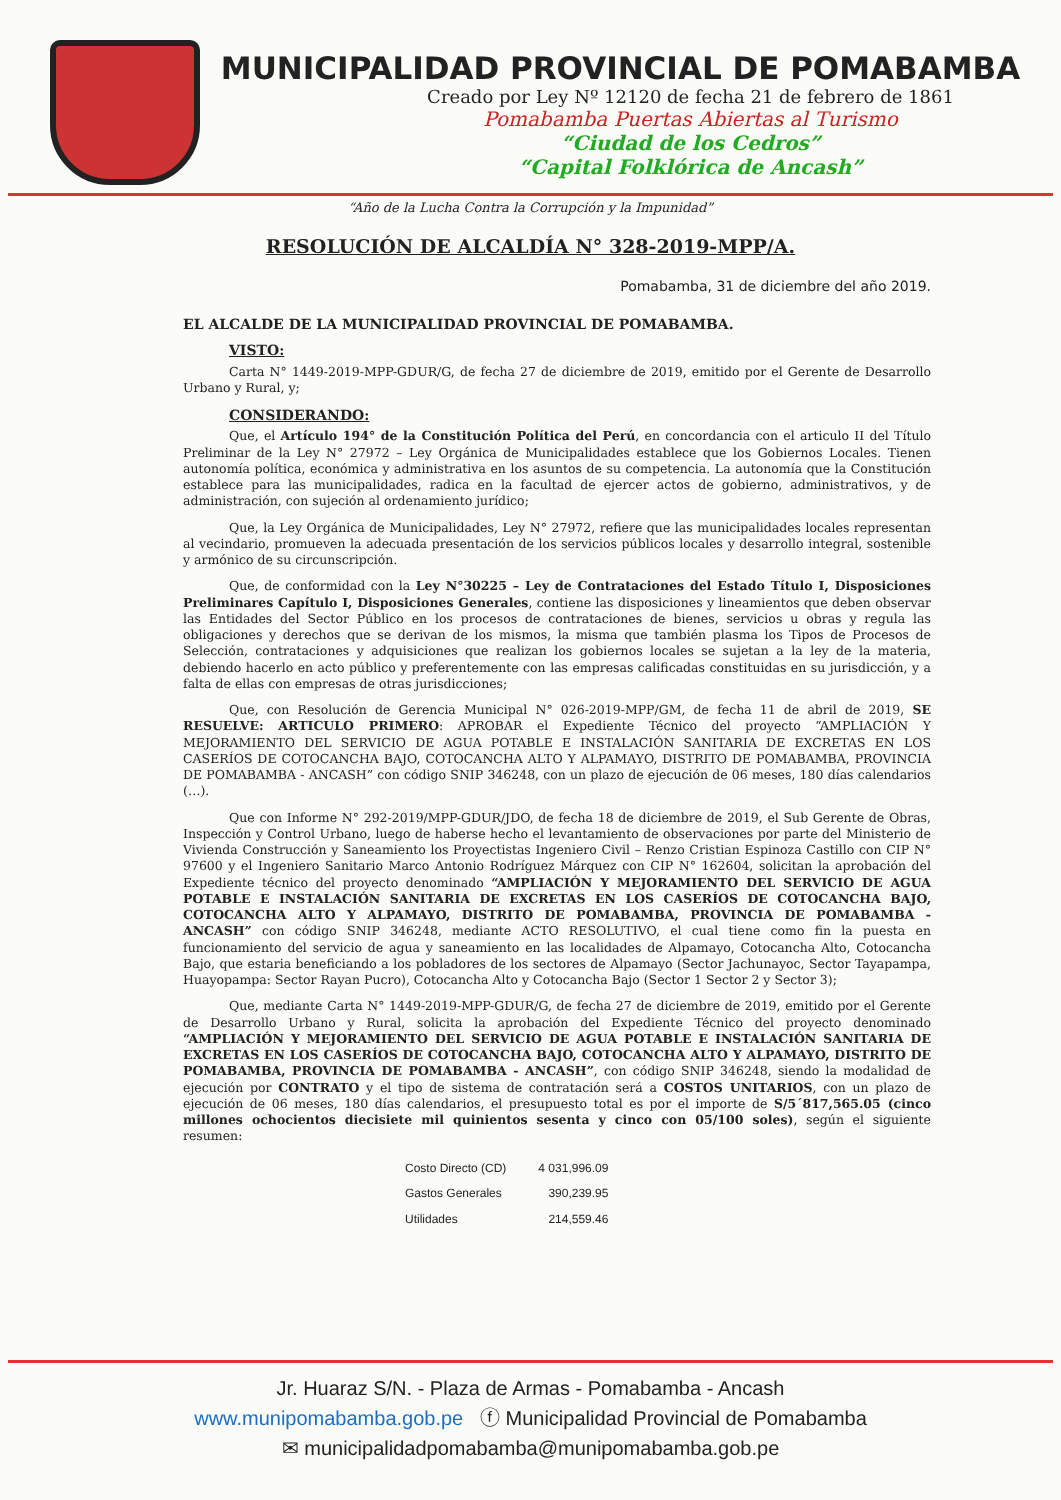MUNICIPALIDAD PROVINCIAL DE POMABAMBA
Creado por Ley Nº 12120 de fecha 21 de febrero de 1861
Pomabamba Puertas Abiertas al Turismo
“Ciudad de los Cedros”
“Capital Folklórica de Ancash”
“Año de la Lucha Contra la Corrupción y la Impunidad”
RESOLUCIÓN DE ALCALDÍA N° 328-2019-MPP/A.
Pomabamba, 31 de diciembre del año 2019.
EL ALCALDE DE LA MUNICIPALIDAD PROVINCIAL DE POMABAMBA.
VISTO:
Carta N° 1449-2019-MPP-GDUR/G, de fecha 27 de diciembre de 2019, emitido por el Gerente de Desarrollo Urbano y Rural, y;
CONSIDERANDO:
Que, el Artículo 194° de la Constitución Política del Perú, en concordancia con el articulo II del Título Preliminar de la Ley N° 27972 – Ley Orgánica de Municipalidades establece que los Gobiernos Locales. Tienen autonomía política, económica y administrativa en los asuntos de su competencia. La autonomía que la Constitución establece para las municipalidades, radica en la facultad de ejercer actos de gobierno, administrativos, y de administración, con sujeción al ordenamiento jurídico;
Que, la Ley Orgánica de Municipalidades, Ley N° 27972, refiere que las municipalidades locales representan al vecindario, promueven la adecuada presentación de los servicios públicos locales y desarrollo integral, sostenible y armónico de su circunscripción.
Que, de conformidad con la Ley N°30225 – Ley de Contrataciones del Estado Título I, Disposiciones Preliminares Capítulo I, Disposiciones Generales, contiene las disposiciones y lineamientos que deben observar las Entidades del Sector Público en los procesos de contrataciones de bienes, servicios u obras y regula las obligaciones y derechos que se derivan de los mismos, la misma que también plasma los Tipos de Procesos de Selección, contrataciones y adquisiciones que realizan los gobiernos locales se sujetan a la ley de la materia, debiendo hacerlo en acto público y preferentemente con las empresas calificadas constituidas en su jurisdicción, y a falta de ellas con empresas de otras jurisdicciones;
Que, con Resolución de Gerencia Municipal N° 026-2019-MPP/GM, de fecha 11 de abril de 2019, SE RESUELVE: ARTICULO PRIMERO: APROBAR el Expediente Técnico del proyecto “AMPLIACIÓN Y MEJORAMIENTO DEL SERVICIO DE AGUA POTABLE E INSTALACIÓN SANITARIA DE EXCRETAS EN LOS CASERÍOS DE COTOCANCHA BAJO, COTOCANCHA ALTO Y ALPAMAYO, DISTRITO DE POMABAMBA, PROVINCIA DE POMABAMBA - ANCASH” con código SNIP 346248, con un plazo de ejecución de 06 meses, 180 días calendarios (…).
Que con Informe N° 292-2019/MPP-GDUR/JDO, de fecha 18 de diciembre de 2019, el Sub Gerente de Obras, Inspección y Control Urbano, luego de haberse hecho el levantamiento de observaciones por parte del Ministerio de Vivienda Construcción y Saneamiento los Proyectistas Ingeniero Civil – Renzo Cristian Espinoza Castillo con CIP N° 97600 y el Ingeniero Sanitario Marco Antonio Rodríguez Márquez con CIP N° 162604, solicitan la aprobación del Expediente técnico del proyecto denominado “AMPLIACIÓN Y MEJORAMIENTO DEL SERVICIO DE AGUA POTABLE E INSTALACIÓN SANITARIA DE EXCRETAS EN LOS CASERÍOS DE COTOCANCHA BAJO, COTOCANCHA ALTO Y ALPAMAYO, DISTRITO DE POMABAMBA, PROVINCIA DE POMABAMBA - ANCASH” con código SNIP 346248, mediante ACTO RESOLUTIVO, el cual tiene como fin la puesta en funcionamiento del servicio de agua y saneamiento en las localidades de Alpamayo, Cotocancha Alto, Cotocancha Bajo, que estaria beneficiando a los pobladores de los sectores de Alpamayo (Sector Jachunayoc, Sector Tayapampa, Huayopampa: Sector Rayan Pucro), Cotocancha Alto y Cotocancha Bajo (Sector 1 Sector 2 y Sector 3);
Que, mediante Carta N° 1449-2019-MPP-GDUR/G, de fecha 27 de diciembre de 2019, emitido por el Gerente de Desarrollo Urbano y Rural, solicita la aprobación del Expediente Técnico del proyecto denominado “AMPLIACIÓN Y MEJORAMIENTO DEL SERVICIO DE AGUA POTABLE E INSTALACIÓN SANITARIA DE EXCRETAS EN LOS CASERÍOS DE COTOCANCHA BAJO, COTOCANCHA ALTO Y ALPAMAYO, DISTRITO DE POMABAMBA, PROVINCIA DE POMABAMBA - ANCASH”, con código SNIP 346248, siendo la modalidad de ejecución por CONTRATO y el tipo de sistema de contratación será a COSTOS UNITARIOS, con un plazo de ejecución de 06 meses, 180 días calendarios, el presupuesto total es por el importe de S/5´817,565.05 (cinco millones ochocientos diecisiete mil quinientos sesenta y cinco con 05/100 soles), según el siguiente resumen:
| Costo Directo (CD) | 4 031,996.09 |
| Gastos Generales | 390,239.95 |
| Utilidades | 214,559.46 |
Jr. Huaraz S/N. - Plaza de Armas - Pomabamba - Ancash
www.munipomabamba.gob.pe ⓕ Municipalidad Provincial de Pomabamba
✉ municipalidadpomabamba@munipomabamba.gob.pe